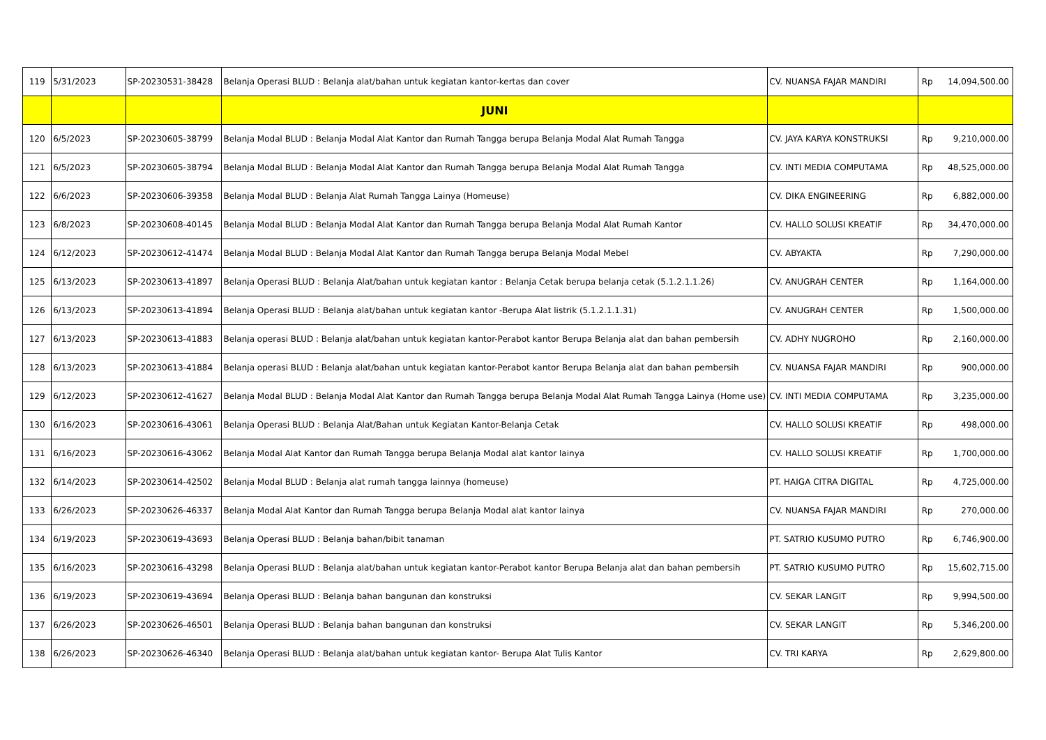| 119 | 5/31/2023 | SP-20230531-38428 | Belanja Operasi BLUD : Belanja alat/bahan untuk kegiatan kantor-kertas dan cover | CV. NUANSA FAJAR MANDIRI | Rp | 14,094,500.00 |
| | | | JUNI | | | |
| 120 | 6/5/2023 | SP-20230605-38799 | Belanja Modal BLUD : Belanja Modal Alat Kantor dan Rumah Tangga berupa Belanja Modal Alat Rumah Tangga | CV. JAYA KARYA KONSTRUKSI | Rp | 9,210,000.00 |
| 121 | 6/5/2023 | SP-20230605-38794 | Belanja Modal BLUD : Belanja Modal Alat Kantor dan Rumah Tangga berupa Belanja Modal Alat Rumah Tangga | CV. INTI MEDIA COMPUTAMA | Rp | 48,525,000.00 |
| 122 | 6/6/2023 | SP-20230606-39358 | Belanja Modal BLUD : Belanja Alat Rumah Tangga Lainya (Homeuse) | CV. DIKA ENGINEERING | Rp | 6,882,000.00 |
| 123 | 6/8/2023 | SP-20230608-40145 | Belanja Modal BLUD : Belanja Modal Alat Kantor dan Rumah Tangga berupa Belanja Modal Alat Rumah Kantor | CV. HALLO SOLUSI KREATIF | Rp | 34,470,000.00 |
| 124 | 6/12/2023 | SP-20230612-41474 | Belanja Modal BLUD : Belanja Modal Alat Kantor dan Rumah Tangga berupa Belanja Modal Mebel | CV. ABYAKTA | Rp | 7,290,000.00 |
| 125 | 6/13/2023 | SP-20230613-41897 | Belanja Operasi BLUD : Belanja Alat/bahan untuk kegiatan kantor : Belanja Cetak berupa belanja cetak (5.1.2.1.1.26) | CV. ANUGRAH CENTER | Rp | 1,164,000.00 |
| 126 | 6/13/2023 | SP-20230613-41894 | Belanja Operasi BLUD : Belanja alat/bahan untuk kegiatan kantor -Berupa Alat listrik (5.1.2.1.1.31) | CV. ANUGRAH CENTER | Rp | 1,500,000.00 |
| 127 | 6/13/2023 | SP-20230613-41883 | Belanja operasi BLUD : Belanja alat/bahan untuk kegiatan kantor-Perabot kantor Berupa Belanja alat dan bahan pembersih | CV. ADHY NUGROHO | Rp | 2,160,000.00 |
| 128 | 6/13/2023 | SP-20230613-41884 | Belanja operasi BLUD : Belanja alat/bahan untuk kegiatan kantor-Perabot kantor Berupa Belanja alat dan bahan pembersih | CV. NUANSA FAJAR MANDIRI | Rp | 900,000.00 |
| 129 | 6/12/2023 | SP-20230612-41627 | Belanja Modal BLUD : Belanja Modal Alat Kantor dan Rumah Tangga berupa Belanja Modal Alat Rumah Tangga Lainya (Home use) | CV. INTI MEDIA COMPUTAMA | Rp | 3,235,000.00 |
| 130 | 6/16/2023 | SP-20230616-43061 | Belanja Operasi BLUD : Belanja Alat/Bahan untuk Kegiatan Kantor-Belanja Cetak | CV. HALLO SOLUSI KREATIF | Rp | 498,000.00 |
| 131 | 6/16/2023 | SP-20230616-43062 | Belanja Modal Alat Kantor dan Rumah Tangga berupa Belanja Modal alat kantor lainya | CV. HALLO SOLUSI KREATIF | Rp | 1,700,000.00 |
| 132 | 6/14/2023 | SP-20230614-42502 | Belanja Modal BLUD : Belanja alat rumah tangga lainnya (homeuse) | PT. HAIGA CITRA DIGITAL | Rp | 4,725,000.00 |
| 133 | 6/26/2023 | SP-20230626-46337 | Belanja Modal Alat Kantor dan Rumah Tangga berupa Belanja Modal alat kantor lainya | CV. NUANSA FAJAR MANDIRI | Rp | 270,000.00 |
| 134 | 6/19/2023 | SP-20230619-43693 | Belanja Operasi BLUD : Belanja bahan/bibit tanaman | PT. SATRIO KUSUMO PUTRO | Rp | 6,746,900.00 |
| 135 | 6/16/2023 | SP-20230616-43298 | Belanja Operasi BLUD : Belanja alat/bahan untuk kegiatan kantor-Perabot kantor Berupa Belanja alat dan bahan pembersih | PT. SATRIO KUSUMO PUTRO | Rp | 15,602,715.00 |
| 136 | 6/19/2023 | SP-20230619-43694 | Belanja Operasi BLUD : Belanja bahan bangunan dan konstruksi | CV. SEKAR LANGIT | Rp | 9,994,500.00 |
| 137 | 6/26/2023 | SP-20230626-46501 | Belanja Operasi BLUD : Belanja bahan bangunan dan konstruksi | CV. SEKAR LANGIT | Rp | 5,346,200.00 |
| 138 | 6/26/2023 | SP-20230626-46340 | Belanja Operasi BLUD : Belanja alat/bahan untuk kegiatan kantor- Berupa Alat Tulis Kantor | CV. TRI KARYA | Rp | 2,629,800.00 |